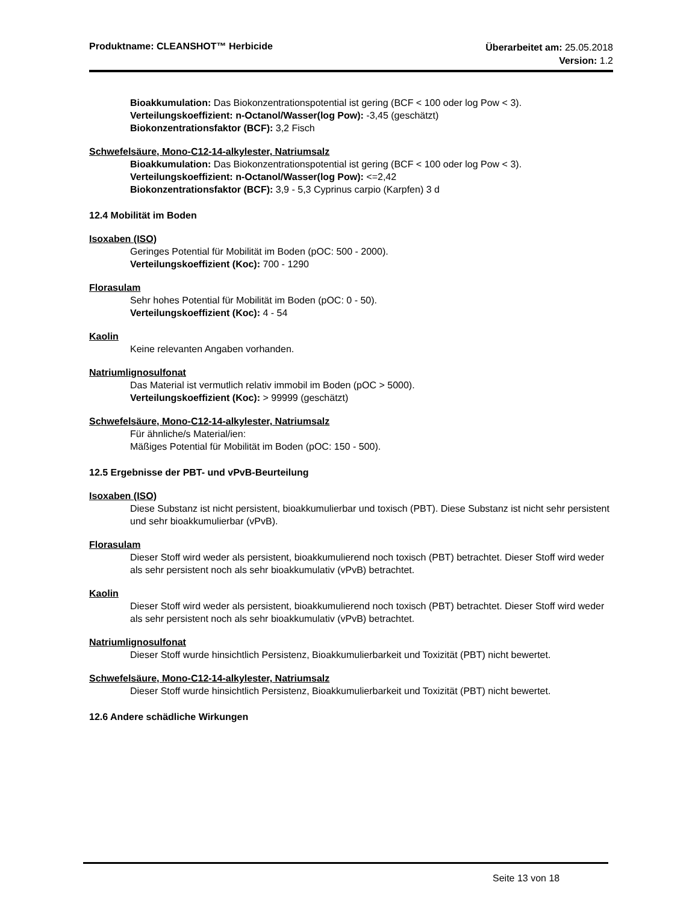Produktname: CLEANSHOT™ Herbicide
Überarbeitet am: 25.05.2018
Version: 1.2
Bioakkumulation: Das Biokonzentrationspotential ist gering (BCF < 100 oder log Pow < 3).
Verteilungskoeffizient: n-Octanol/Wasser(log Pow): -3,45 (geschätzt)
Biokonzentrationsfaktor (BCF): 3,2 Fisch
Schwefelsäure, Mono-C12-14-alkylester, Natriumsalz
Bioakkumulation: Das Biokonzentrationspotential ist gering (BCF < 100 oder log Pow < 3).
Verteilungskoeffizient: n-Octanol/Wasser(log Pow): <=2,42
Biokonzentrationsfaktor (BCF): 3,9 - 5,3 Cyprinus carpio (Karpfen) 3 d
12.4 Mobilität im Boden
Isoxaben (ISO)
Geringes Potential für Mobilität im Boden (pOC: 500 - 2000).
Verteilungskoeffizient (Koc): 700 - 1290
Florasulam
Sehr hohes Potential für Mobilität im Boden (pOC: 0 - 50).
Verteilungskoeffizient (Koc): 4 - 54
Kaolin
Keine relevanten Angaben vorhanden.
Natriumlignosulfonat
Das Material ist vermutlich relativ immobil im Boden (pOC > 5000).
Verteilungskoeffizient (Koc): > 99999 (geschätzt)
Schwefelsäure, Mono-C12-14-alkylester, Natriumsalz
Für ähnliche/s Material/ien:
Mäßiges Potential für Mobilität im Boden (pOC: 150 - 500).
12.5 Ergebnisse der PBT- und vPvB-Beurteilung
Isoxaben (ISO)
Diese Substanz ist nicht persistent, bioakkumulierbar und toxisch (PBT). Diese Substanz ist nicht sehr persistent und sehr bioakkumulierbar (vPvB).
Florasulam
Dieser Stoff wird weder als persistent, bioakkumulierend noch toxisch (PBT) betrachtet. Dieser Stoff wird weder als sehr persistent noch als sehr bioakkumulativ (vPvB) betrachtet.
Kaolin
Dieser Stoff wird weder als persistent, bioakkumulierend noch toxisch (PBT) betrachtet. Dieser Stoff wird weder als sehr persistent noch als sehr bioakkumulativ (vPvB) betrachtet.
Natriumlignosulfonat
Dieser Stoff wurde hinsichtlich Persistenz, Bioakkumulierbarkeit und Toxizität (PBT) nicht bewertet.
Schwefelsäure, Mono-C12-14-alkylester, Natriumsalz
Dieser Stoff wurde hinsichtlich Persistenz, Bioakkumulierbarkeit und Toxizität (PBT) nicht bewertet.
12.6 Andere schädliche Wirkungen
Seite 13 von 18